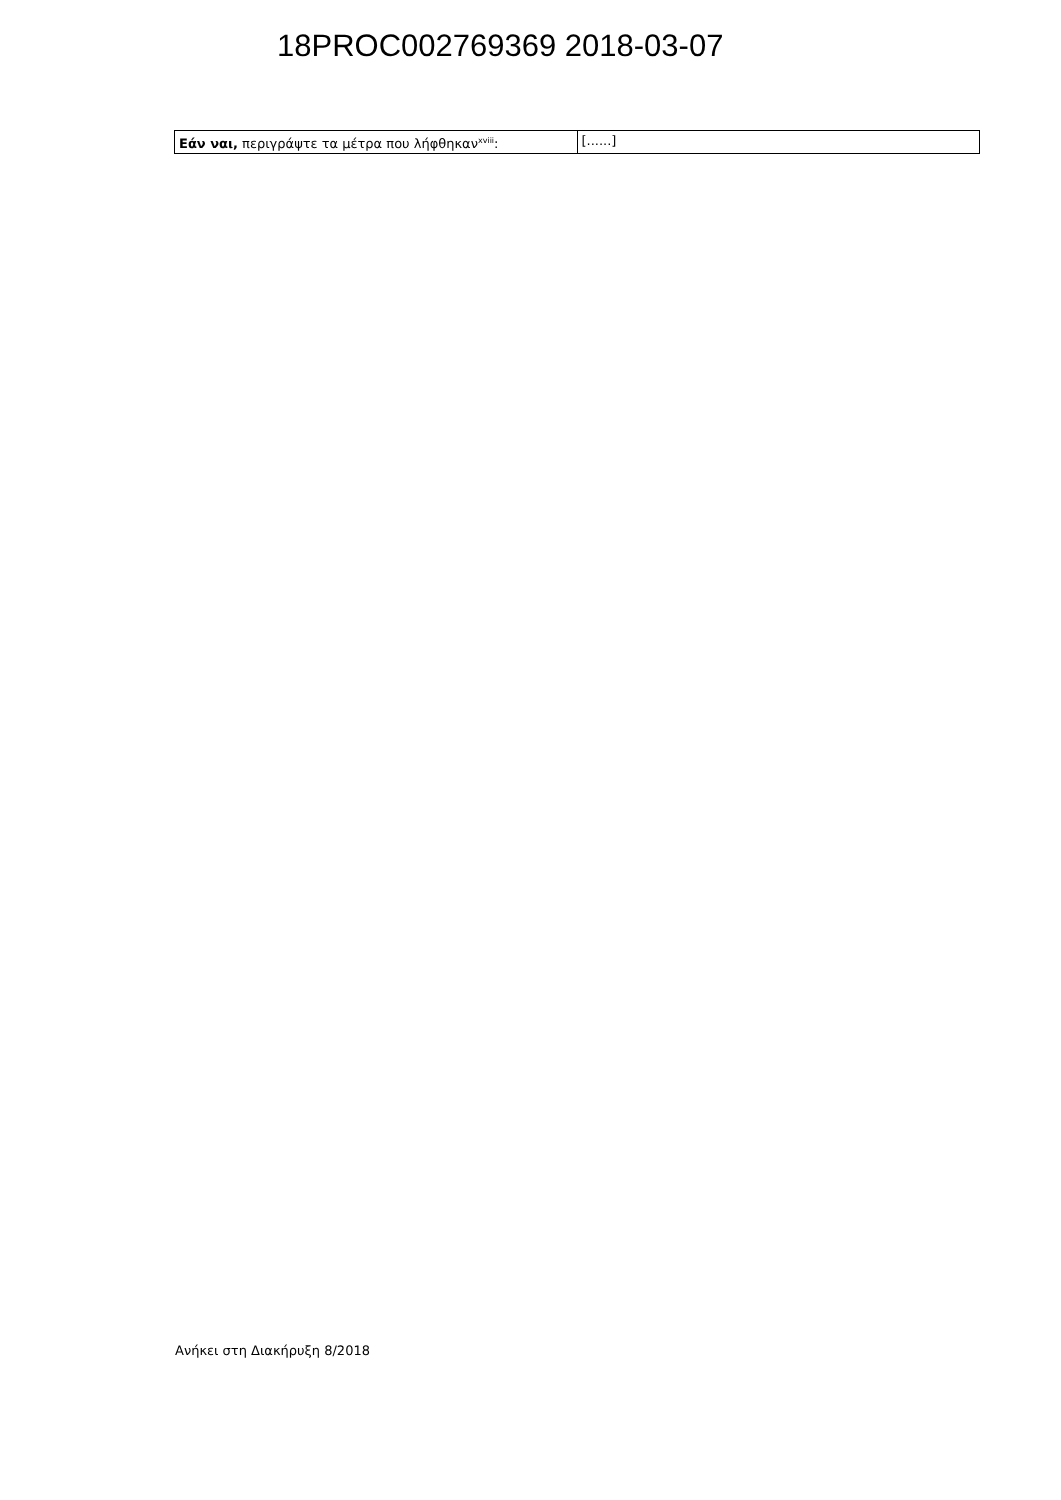18PROC002769369 2018-03-07
| Εάν ναι, περιγράψτε τα μέτρα που λήφθηκαν<sup>xviii</sup>: | [......] |
Ανήκει στη Διακήρυξη 8/2018